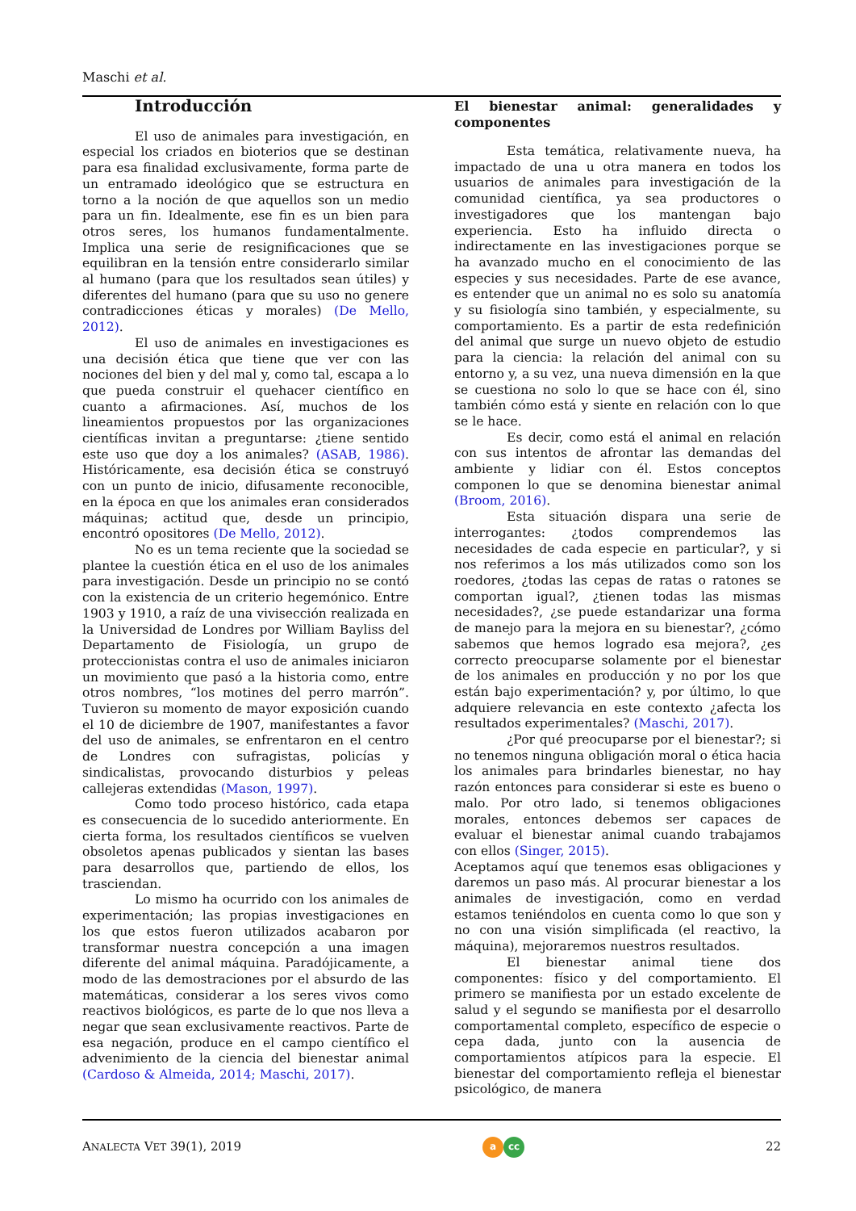Maschi et al.
Introducción
El uso de animales para investigación, en especial los criados en bioterios que se destinan para esa finalidad exclusivamente, forma parte de un entramado ideológico que se estructura en torno a la noción de que aquellos son un medio para un fin. Idealmente, ese fin es un bien para otros seres, los humanos fundamentalmente. Implica una serie de resignificaciones que se equilibran en la tensión entre considerarlo similar al humano (para que los resultados sean útiles) y diferentes del humano (para que su uso no genere contradicciones éticas y morales) (De Mello, 2012).
El uso de animales en investigaciones es una decisión ética que tiene que ver con las nociones del bien y del mal y, como tal, escapa a lo que pueda construir el quehacer científico en cuanto a afirmaciones. Así, muchos de los lineamientos propuestos por las organizaciones científicas invitan a preguntarse: ¿tiene sentido este uso que doy a los animales? (ASAB, 1986). Históricamente, esa decisión ética se construyó con un punto de inicio, difusamente reconocible, en la época en que los animales eran considerados máquinas; actitud que, desde un principio, encontró opositores (De Mello, 2012).
No es un tema reciente que la sociedad se plantee la cuestión ética en el uso de los animales para investigación. Desde un principio no se contó con la existencia de un criterio hegemónico. Entre 1903 y 1910, a raíz de una vivisección realizada en la Universidad de Londres por William Bayliss del Departamento de Fisiología, un grupo de proteccionistas contra el uso de animales iniciaron un movimiento que pasó a la historia como, entre otros nombres, “los motines del perro marrón”. Tuvieron su momento de mayor exposición cuando el 10 de diciembre de 1907, manifestantes a favor del uso de animales, se enfrentaron en el centro de Londres con sufragistas, policías y sindicalistas, provocando disturbios y peleas callejeras extendidas (Mason, 1997).
Como todo proceso histórico, cada etapa es consecuencia de lo sucedido anteriormente. En cierta forma, los resultados científicos se vuelven obsoletos apenas publicados y sientan las bases para desarrollos que, partiendo de ellos, los trasciendan.
Lo mismo ha ocurrido con los animales de experimentación; las propias investigaciones en los que estos fueron utilizados acabaron por transformar nuestra concepción a una imagen diferente del animal máquina. Paradójicamente, a modo de las demostraciones por el absurdo de las matemáticas, considerar a los seres vivos como reactivos biológicos, es parte de lo que nos lleva a negar que sean exclusivamente reactivos. Parte de esa negación, produce en el campo científico el advenimiento de la ciencia del bienestar animal (Cardoso & Almeida, 2014; Maschi, 2017).
El bienestar animal: generalidades y componentes
Esta temática, relativamente nueva, ha impactado de una u otra manera en todos los usuarios de animales para investigación de la comunidad científica, ya sea productores o investigadores que los mantengan bajo experiencia. Esto ha influido directa o indirectamente en las investigaciones porque se ha avanzado mucho en el conocimiento de las especies y sus necesidades. Parte de ese avance, es entender que un animal no es solo su anatomía y su fisiología sino también, y especialmente, su comportamiento. Es a partir de esta redefinición del animal que surge un nuevo objeto de estudio para la ciencia: la relación del animal con su entorno y, a su vez, una nueva dimensión en la que se cuestiona no solo lo que se hace con él, sino también cómo está y siente en relación con lo que se le hace.
Es decir, como está el animal en relación con sus intentos de afrontar las demandas del ambiente y lidiar con él. Estos conceptos componen lo que se denomina bienestar animal (Broom, 2016).
Esta situación dispara una serie de interrogantes: ¿todos comprendemos las necesidades de cada especie en particular?, y si nos referimos a los más utilizados como son los roedores, ¿todas las cepas de ratas o ratones se comportan igual?, ¿tienen todas las mismas necesidades?, ¿se puede estandarizar una forma de manejo para la mejora en su bienestar?, ¿cómo sabemos que hemos logrado esa mejora?, ¿es correcto preocuparse solamente por el bienestar de los animales en producción y no por los que están bajo experimentación? y, por último, lo que adquiere relevancia en este contexto ¿afecta los resultados experimentales? (Maschi, 2017).
¿Por qué preocuparse por el bienestar?; si no tenemos ninguna obligación moral o ética hacia los animales para brindarles bienestar, no hay razón entonces para considerar si este es bueno o malo. Por otro lado, si tenemos obligaciones morales, entonces debemos ser capaces de evaluar el bienestar animal cuando trabajamos con ellos (Singer, 2015).
Aceptamos aquí que tenemos esas obligaciones y daremos un paso más. Al procurar bienestar a los animales de investigación, como en verdad estamos teniéndolos en cuenta como lo que son y no con una visión simplificada (el reactivo, la máquina), mejoraremos nuestros resultados.
El bienestar animal tiene dos componentes: físico y del comportamiento. El primero se manifiesta por un estado excelente de salud y el segundo se manifiesta por el desarrollo comportamental completo, específico de especie o cepa dada, junto con la ausencia de comportamientos atípicos para la especie. El bienestar del comportamiento refleja el bienestar psicológico, de manera
ANALECTA VET 39(1), 2019 a cc 22